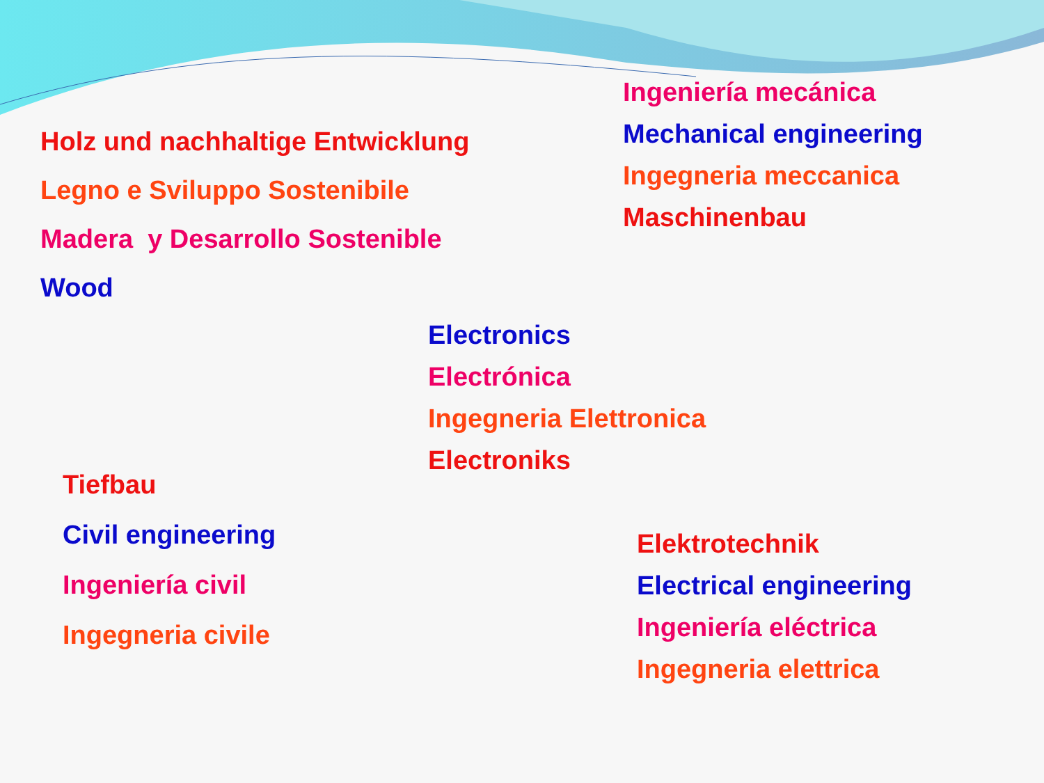Ingeniería mecánica
Mechanical engineering
Ingegneria meccanica
Maschinenbau
Holz und nachhaltige Entwicklung
Legno e Sviluppo Sostenibile
Madera y Desarrollo Sostenible
Wood
Electronics
Electrónica
Ingegneria Elettronica
Electroniks
Tiefbau
Civil engineering
Ingeniería civil
Ingegneria civile
Elektrotechnik
Electrical engineering
Ingeniería eléctrica
Ingegneria elettrica